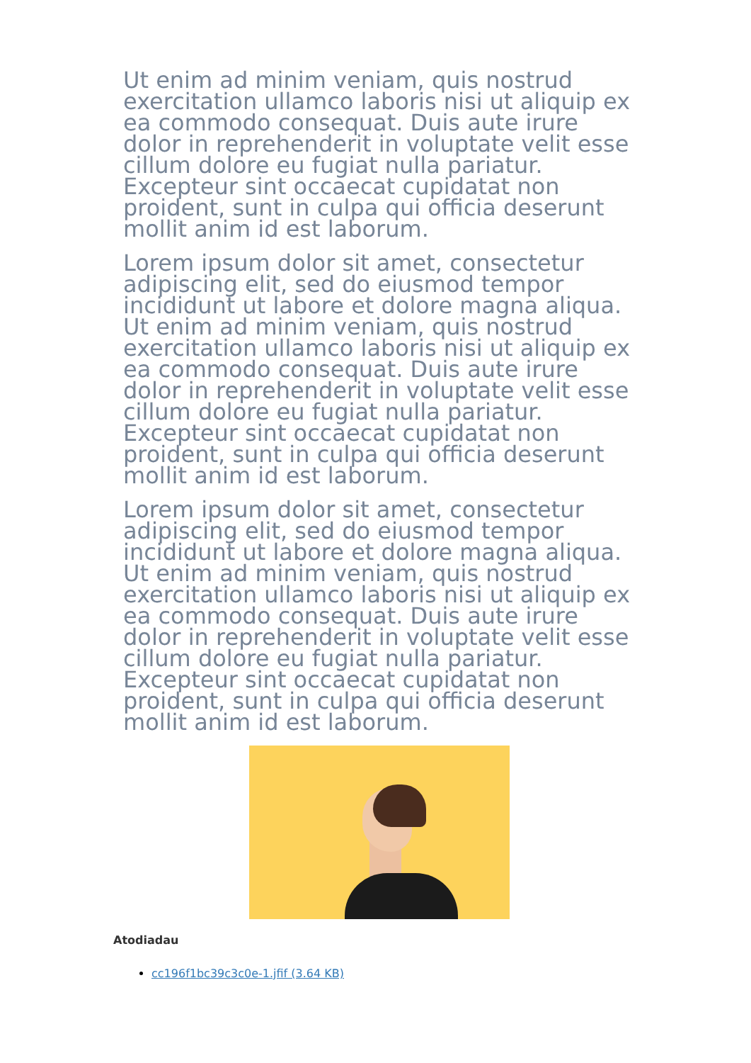Ut enim ad minim veniam, quis nostrud exercitation ullamco laboris nisi ut aliquip ex ea commodo consequat. Duis aute irure dolor in reprehenderit in voluptate velit esse cillum dolore eu fugiat nulla pariatur. Excepteur sint occaecat cupidatat non proident, sunt in culpa qui officia deserunt mollit anim id est laborum.
Lorem ipsum dolor sit amet, consectetur adipiscing elit, sed do eiusmod tempor incididunt ut labore et dolore magna aliqua. Ut enim ad minim veniam, quis nostrud exercitation ullamco laboris nisi ut aliquip ex ea commodo consequat. Duis aute irure dolor in reprehenderit in voluptate velit esse cillum dolore eu fugiat nulla pariatur. Excepteur sint occaecat cupidatat non proident, sunt in culpa qui officia deserunt mollit anim id est laborum.
Lorem ipsum dolor sit amet, consectetur adipiscing elit, sed do eiusmod tempor incididunt ut labore et dolore magna aliqua. Ut enim ad minim veniam, quis nostrud exercitation ullamco laboris nisi ut aliquip ex ea commodo consequat. Duis aute irure dolor in reprehenderit in voluptate velit esse cillum dolore eu fugiat nulla pariatur. Excepteur sint occaecat cupidatat non proident, sunt in culpa qui officia deserunt mollit anim id est laborum.
Atodiadau
cc196f1bc39c3c0e-1.jfif (3.64 KB)